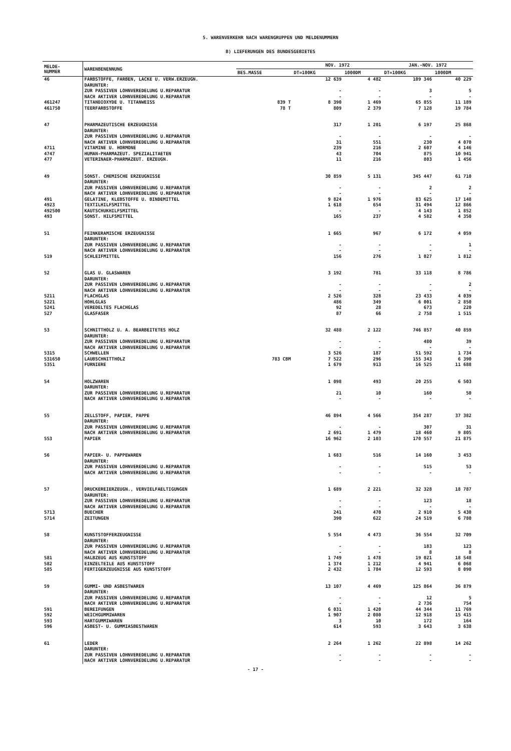5. WARENVERKEHR NACH WARENGRUPPEN UND MELDENUMMERN
B) LIEFERUNGEN DES BUNDESGEBIETES
| MELDE- NUMMER | WARENBENENNUNG | | NOV. 1972 | | JAN.-NOV. 1972 | |
| --- | --- | --- | --- | --- | --- | --- |
| | | BES.MASSE | DT=100KG | 1000DM | DT=100KG | 1000DM |
| 46 | FARBSTOFFE, FARBEN, LACKE U. VERW.ERZEUGN. DARUNTER: ZUR PASSIVEN LOHNVEREDELUNG U.REPARATUR NACH AKTIVER LOHNVEREDELUNG U.REPARATUR | | 12 639 - - | 4 482 - - | 109 346 3 - | 40 229 5 - |
| 461247 | TITANDIOXYDE U. TITANWEISS | 839 T | 8 390 | 1 469 | 65 855 | 11 189 |
| 461750 | TEERFARBSTOFFE | 78 T | 809 | 2 379 | 7 128 | 19 784 |
| 47 | PHARMAZEUTISCHE ERZEUGNISSE DARUNTER: ZUR PASSIVEN LOHNVEREDELUNG U.REPARATUR NACH AKTIVER LOHNVEREDELUNG U.REPARATUR | | 317 - 31 | 1 201 - 551 | 6 197 - 230 | 25 868 - 4 070 |
| 4711 | VITAMINE U. HORMONE | | 239 | 216 | 2 607 | 4 146 |
| 4747 | HUMAN-PHARMAZEUT. SPEZIALITAETEN | | 43 | 704 | 875 | 10 941 |
| 477 | VETERINAER-PHARMAZEUT. ERZEUGN. | | 11 | 216 | 803 | 1 456 |
| 49 | SONST. CHEMISCHE ERZEUGNISSE DARUNTER: ZUR PASSIVEN LOHNVEREDELUNG U.REPARATUR NACH AKTIVER LOHNVEREDELUNG U.REPARATUR | | 30 859 - - | 5 131 - - | 345 447 2 - | 61 710 2 - |
| 491 | GELATINE, KLEBSTOFFE U. BINDEMITTEL | | 9 824 | 1 976 | 83 625 | 17 148 |
| 4923 | TEXTILHILFSMITTEL | | 1 618 | 654 | 31 494 | 12 866 |
| 492500 | KAUTSCHUKHILFSMITTEL | | - | - | 4 143 | 1 852 |
| 493 | SONST. HILFSMITTEL | | 165 | 237 | 4 582 | 4 350 |
| 51 | FEINKERAMISCHE ERZEUGNISSE DARUNTER: ZUR PASSIVEN LOHNVEREDELUNG U.REPARATUR NACH AKTIVER LOHNVEREDELUNG U.REPARATUR | | 1 665 - - | 967 - - | 6 172 - - | 4 059 1 - |
| 519 | SCHLEIFMITTEL | | 156 | 276 | 1 027 | 1 812 |
| 52 | GLAS U. GLASWAREN DARUNTER: ZUR PASSIVEN LOHNVEREDELUNG U.REPARATUR NACH AKTIVER LOHNVEREDELUNG U.REPARATUR | | 3 192 - - | 781 - - | 33 118 - - | 8 786 2 - |
| 5211 | FLACHGLAS | | 2 526 | 328 | 23 433 | 4 039 |
| 5221 | HOHLGLAS | | 486 | 349 | 6 001 | 2 850 |
| 5241 | VEREDELTES FLACHGLAS | | 92 | 28 | 673 | 220 |
| 527 | GLASFASER | | 87 | 66 | 2 758 | 1 515 |
| 53 | SCHNITTHOLZ U. A. BEARBEITETES HOLZ DARUNTER: ZUR PASSIVEN LOHNVEREDELUNG U.REPARATUR NACH AKTIVER LOHNVEREDELUNG U.REPARATUR | | 32 488 - - | 2 122 - - | 746 857 480 - | 40 859 39 - |
| 5315 | SCHWELLEN | | 3 526 | 187 | 51 592 | 1 734 |
| 531650 | LAUBSCHNITTHOLZ | 783 CBM | 7 522 | 296 | 155 343 | 6 390 |
| 5351 | FURNIERE | | 1 679 | 913 | 16 525 | 11 688 |
| 54 | HOLZWAREN DARUNTER: ZUR PASSIVEN LOHNVEREDELUNG U.REPARATUR NACH AKTIVER LOHNVEREDELUNG U.REPARATUR | | 1 098 21 - | 493 10 - | 20 255 160 - | 6 503 50 - |
| 55 | ZELLSTOFF, PAPIER, PAPPE DARUNTER: ZUR PASSIVEN LOHNVEREDELUNG U.REPARATUR NACH AKTIVER LOHNVEREDELUNG U.REPARATUR | | 46 894 - 2 691 | 4 566 - 1 479 | 354 287 307 18 460 | 37 382 31 9 805 |
| 553 | PAPIER | | 16 962 | 2 103 | 170 557 | 21 875 |
| 56 | PAPIER- U. PAPPEWAREN DARUNTER: ZUR PASSIVEN LOHNVEREDELUNG U.REPARATUR NACH AKTIVER LOHNVEREDELUNG U.REPARATUR | | 1 683 - - | 516 - - | 14 160 515 - | 3 453 53 - |
| 57 | DRUCKEREIERZEUGN., VERVIELFAELTIGUNGEN DARUNTER: ZUR PASSIVEN LOHNVEREDELUNG U.REPARATUR NACH AKTIVER LOHNVEREDELUNG U.REPARATUR | | 1 689 - - | 2 221 - - | 32 328 123 - | 18 787 18 - |
| 5713 | BUECHER | | 241 | 470 | 2 910 | 5 430 |
| 5714 | ZEITUNGEN | | 390 | 622 | 24 519 | 6 780 |
| 58 | KUNSTSTOFFERZEUGNISSE DARUNTER: ZUR PASSIVEN LOHNVEREDELUNG U.REPARATUR NACH AKTIVER LOHNVEREDELUNG U.REPARATUR | | 5 554 - - | 4 473 - - | 36 554 183 8 | 32 709 123 8 |
| 581 | HALBZEUG AUS KUNSTSTOFF | | 1 749 | 1 478 | 19 021 | 18 548 |
| 582 | EINZELTEILE AUS KUNSTSTOFF | | 1 374 | 1 212 | 4 941 | 6 068 |
| 585 | FERTIGERZEUGNISSE AUS KUNSTSTOFF | | 2 432 | 1 784 | 12 593 | 8 090 |
| 59 | GUMMI- UND ASBESTWAREN DARUNTER: ZUR PASSIVEN LOHNVEREDELUNG U.REPARATUR NACH AKTIVER LOHNVEREDELUNG U.REPARATUR | | 13 107 - - | 4 469 - - | 125 864 12 2 736 | 36 879 5 754 |
| 591 | BEREIFUNGEN | | 6 031 | 1 420 | 44 344 | 11 769 |
| 592 | WEICHGUMMIWAREN | | 1 907 | 2 080 | 12 918 | 15 415 |
| 593 | HARTGUMMIWAREN | | 3 | 10 | 172 | 164 |
| 596 | ASBEST- U. GUMMIASBESTWAREN | | 614 | 593 | 3 643 | 3 638 |
| 61 | LEDER DARUNTER: ZUR PASSIVEN LOHNVEREDELUNG U.REPARATUR NACH AKTIVER LOHNVEREDELUNG U.REPARATUR | | 2 264 - - | 1 262 - - | 22 898 - - | 14 262 - - |
- 17 -